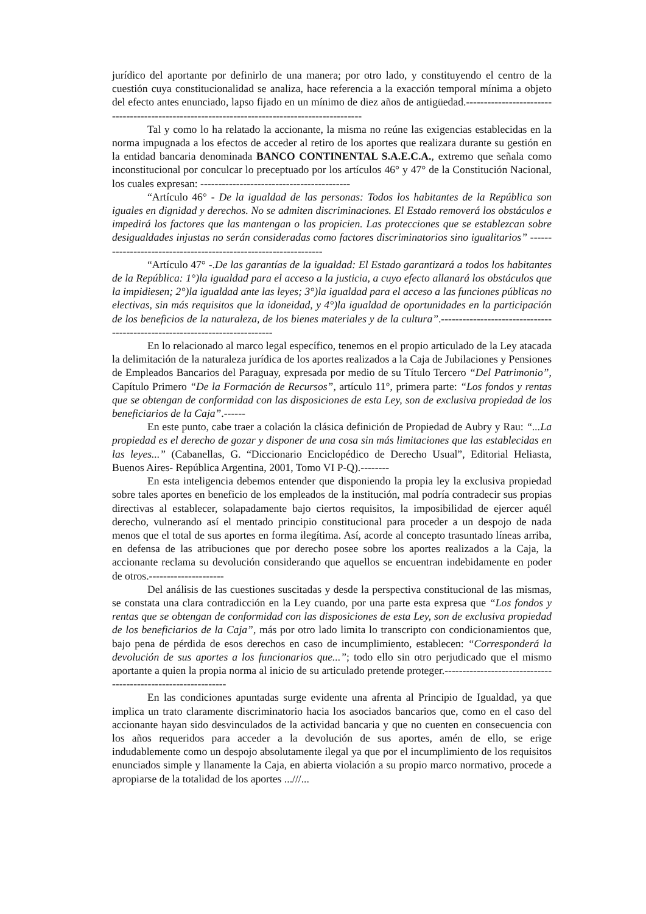jurídico del aportante por definirlo de una manera; por otro lado, y constituyendo el centro de la cuestión cuya constitucionalidad se analiza, hace referencia a la exacción temporal mínima a objeto del efecto antes enunciado, lapso fijado en un mínimo de diez años de antigüedad.----------------------------------------------------------------------------------------------
Tal y como lo ha relatado la accionante, la misma no reúne las exigencias establecidas en la norma impugnada a los efectos de acceder al retiro de los aportes que realizara durante su gestión en la entidad bancaria denominada BANCO CONTINENTAL S.A.E.C.A., extremo que señala como inconstitucional por conculcar lo preceptuado por los artículos 46° y 47° de la Constitución Nacional, los cuales expresan: ------------------------------------------
“Artículo 46° - De la igualdad de las personas: Todos los habitantes de la República son iguales en dignidad y derechos. No se admiten discriminaciones. El Estado removerá los obstáculos e impedirá los factores que las mantengan o las propicien. Las protecciones que se establezcan sobre desigualdades injustas no serán consideradas como factores discriminatorios sino igualitarios” -----------------------------------------------------------------
“Artículo 47° -.De las garantías de la igualdad: El Estado garantizará a todos los habitantes de la República: 1°)la igualdad para el acceso a la justicia, a cuyo efecto allanará los obstáculos que la impidiesen; 2°)la igualdad ante las leyes; 3°)la igualdad para el acceso a las funciones públicas no electivas, sin más requisitos que la idoneidad, y 4°)la igualdad de oportunidades en la participación de los beneficios de la naturaleza, de los bienes materiales y de la cultura”.----------------------------------------------------------------------------
En lo relacionado al marco legal específico, tenemos en el propio articulado de la Ley atacada la delimitación de la naturaleza jurídica de los aportes realizados a la Caja de Jubilaciones y Pensiones de Empleados Bancarios del Paraguay, expresada por medio de su Título Tercero “Del Patrimonio”, Capítulo Primero “De la Formación de Recursos”, artículo 11°, primera parte: “Los fondos y rentas que se obtengan de conformidad con las disposiciones de esta Ley, son de exclusiva propiedad de los beneficiarios de la Caja”.------
En este punto, cabe traer a colación la clásica definición de Propiedad de Aubry y Rau: “...La propiedad es el derecho de gozar y disponer de una cosa sin más limitaciones que las establecidas en las leyes...” (Cabanellas, G. “Diccionario Enciclopédico de Derecho Usual”, Editorial Heliasta, Buenos Aires- República Argentina, 2001, Tomo VI P-Q).--------
En esta inteligencia debemos entender que disponiendo la propia ley la exclusiva propiedad sobre tales aportes en beneficio de los empleados de la institución, mal podría contradecir sus propias directivas al establecer, solapadamente bajo ciertos requisitos, la imposibilidad de ejercer aquél derecho, vulnerando así el mentado principio constitucional para proceder a un despojo de nada menos que el total de sus aportes en forma ilegítima. Así, acorde al concepto trasuntado líneas arriba, en defensa de las atribuciones que por derecho posee sobre los aportes realizados a la Caja, la accionante reclama su devolución considerando que aquellos se encuentran indebidamente en poder de otros.---------------------
Del análisis de las cuestiones suscitadas y desde la perspectiva constitucional de las mismas, se constata una clara contradicción en la Ley cuando, por una parte esta expresa que “Los fondos y rentas que se obtengan de conformidad con las disposiciones de esta Ley, son de exclusiva propiedad de los beneficiarios de la Caja”, más por otro lado limita lo transcripto con condicionamientos que, bajo pena de pérdida de esos derechos en caso de incumplimiento, establecen: “Corresponderá la devolución de sus aportes a los funcionarios que...”; todo ello sin otro perjudicado que el mismo aportante a quien la propia norma al inicio de su articulado pretende proteger.--------------------------------------------------------------
En las condiciones apuntadas surge evidente una afrenta al Principio de Igualdad, ya que implica un trato claramente discriminatorio hacia los asociados bancarios que, como en el caso del accionante hayan sido desvinculados de la actividad bancaria y que no cuenten en consecuencia con los años requeridos para acceder a la devolución de sus aportes, amén de ello, se erige indudablemente como un despojo absolutamente ilegal ya que por el incumplimiento de los requisitos enunciados simple y llanamente la Caja, en abierta violación a su propio marco normativo, procede a apropiarse de la totalidad de los aportes ...///...